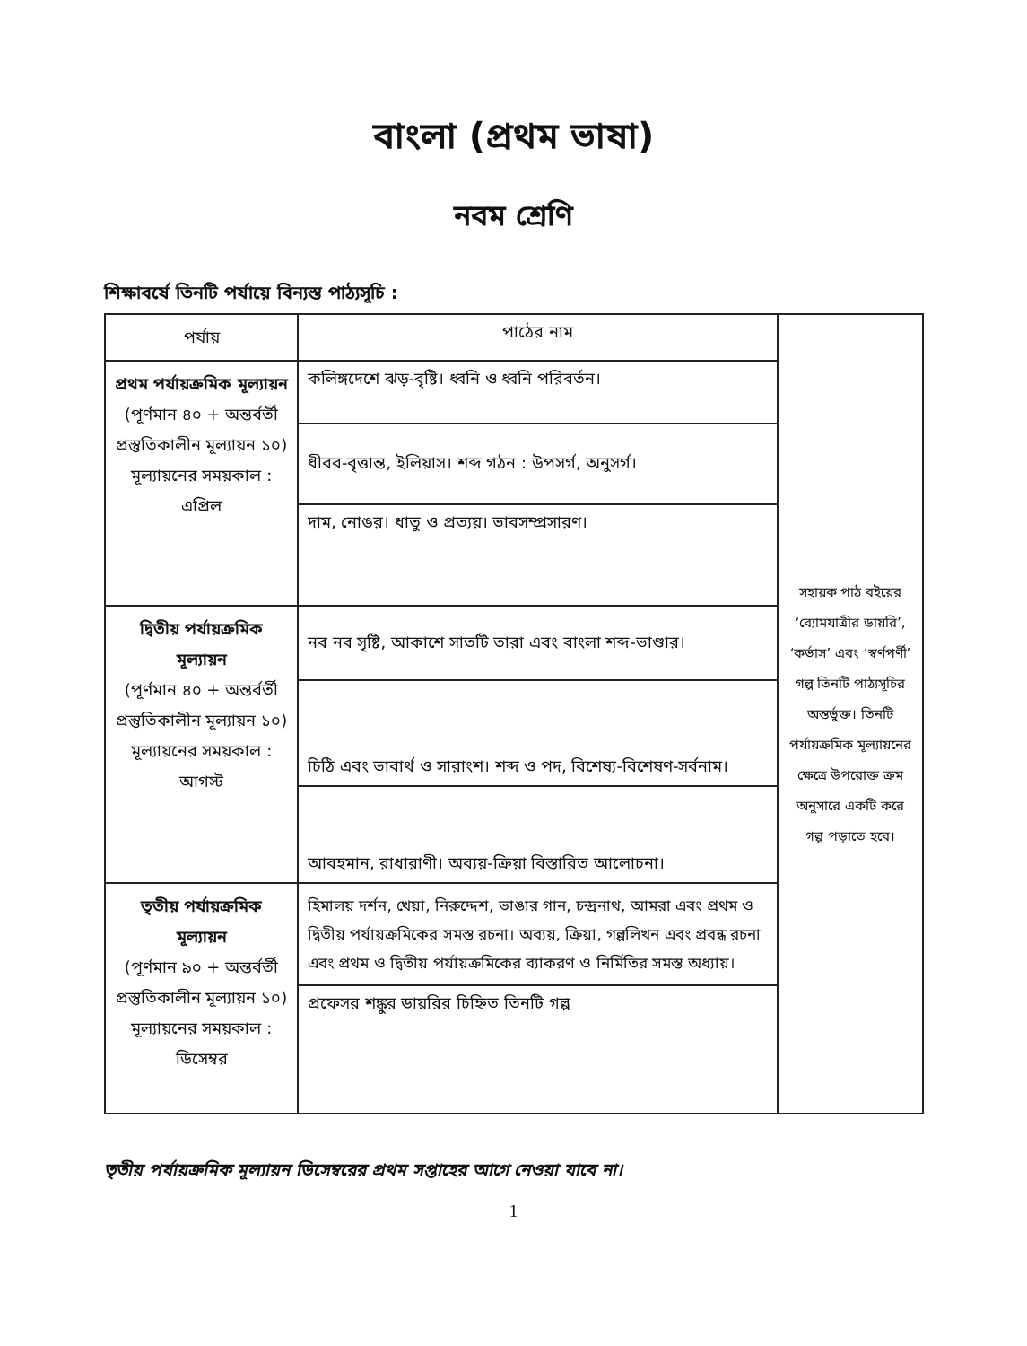বাংলা (প্রথম ভাষা)
নবম শ্রেণি
শিক্ষাবর্ষে তিনটি পর্যায়ে বিন্যস্ত পাঠ্যসূচি :
| পর্যায় | পাঠের নাম | সহায়ক পাঠ বইয়ের ‘ব্যোমযাত্রীর ডায়রি’, ‘কর্ভাস’ এবং ‘স্বর্ণপর্ণী’ গল্প তিনটি পাঠ্যসূচির অন্তর্ভুক্ত। তিনটি পর্যায়ক্রমিক মূল্যায়নের ক্ষেত্রে উপরোক্ত ক্রম অনুসারে একটি করে গল্প পড়াতে হবে। |
| প্রথম পর্যায়ক্রমিক মূল্যায়ন (পূর্ণমান ৪০ + অন্তর্বর্তী প্রস্তুতিকালীন মূল্যায়ন ১০) মূল্যায়নের সময়কাল : এপ্রিল | কলিঙ্গদেশে ঝড়-বৃষ্টি। ধ্বনি ও ধ্বনি পরিবর্তন। | |
| | ধীবর-বৃত্তান্ত, ইলিয়াস। শব্দ গঠন : উপসর্গ, অনুসর্গ। | |
| | দাম, নোঙর। ধাতু ও প্রত্যয়। ভাবসম্প্রসারণ। | |
| দ্বিতীয় পর্যায়ক্রমিক মূল্যায়ন (পূর্ণমান ৪০ + অন্তর্বর্তী প্রস্তুতিকালীন মূল্যায়ন ১০) মূল্যায়নের সময়কাল : আগস্ট | নব নব সৃষ্টি, আকাশে সাতটি তারা এবং বাংলা শব্দ-ভাণ্ডার। | |
| | চিঠি এবং ভাবার্থ ও সারাংশ। শব্দ ও পদ, বিশেষ্য-বিশেষণ-সর্বনাম। | |
| | আবহমান, রাধারাণী। অব্যয়-ক্রিয়া বিস্তারিত আলোচনা। | |
| তৃতীয় পর্যায়ক্রমিক মূল্যায়ন (পূর্ণমান ৯০ + অন্তর্বর্তী প্রস্তুতিকালীন মূল্যায়ন ১০) মূল্যায়নের সময়কাল : ডিসেম্বর | হিমালয় দর্শন, খেয়া, নিরুদ্দেশ, ভাঙার গান, চন্দ্রনাথ, আমরা এবং প্রথম ও দ্বিতীয় পর্যায়ক্রমিকের সমস্ত রচনা। অব্যয়, ক্রিয়া, গল্পলিখন এবং প্রবন্ধ রচনা এবং প্রথম ও দ্বিতীয় পর্যায়ক্রমিকের ব্যাকরণ ও নির্মিতির সমস্ত অধ্যায়। | |
| | প্রফেসর শঙ্কুর ডায়রির চিহ্নিত তিনটি গল্প | |
তৃতীয় পর্যায়ক্রমিক মূল্যায়ন ডিসেম্বরের প্রথম সপ্তাহের আগে নেওয়া যাবে না।
1